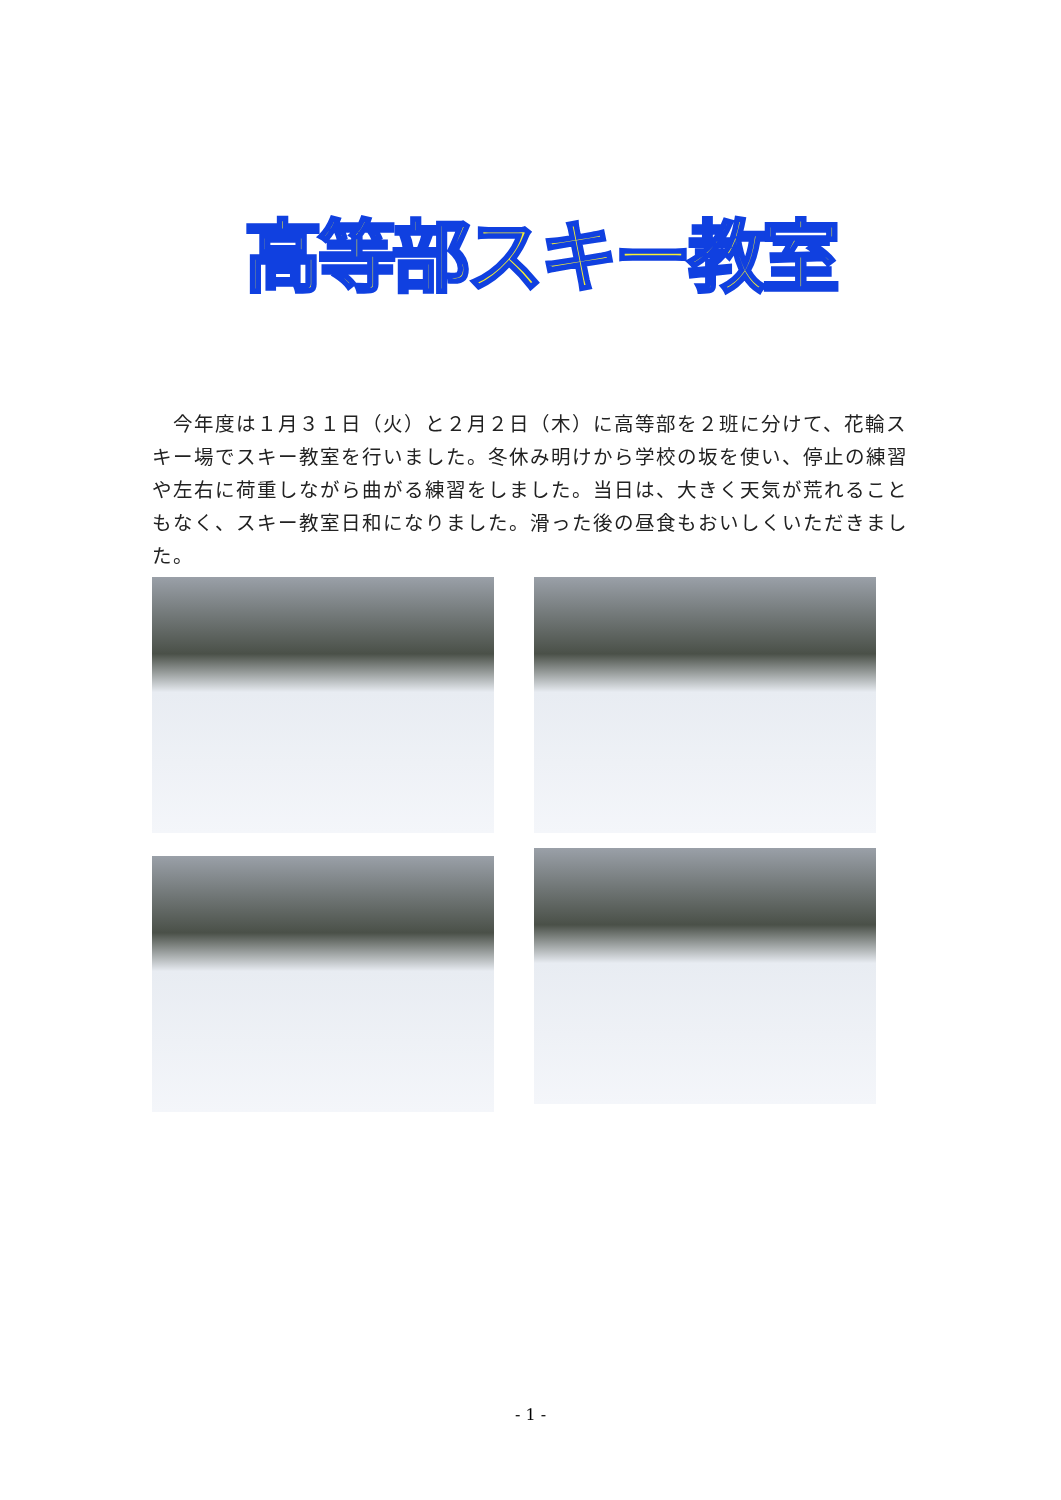高等部スキー教室
　今年度は１月３１日（火）と２月２日（木）に高等部を２班に分けて、花輪スキー場でスキー教室を行いました。冬休み明けから学校の坂を使い、停止の練習や左右に荷重しながら曲がる練習をしました。当日は、大きく天気が荒れることもなく、スキー教室日和になりました。滑った後の昼食もおいしくいただきました。
- 1 -